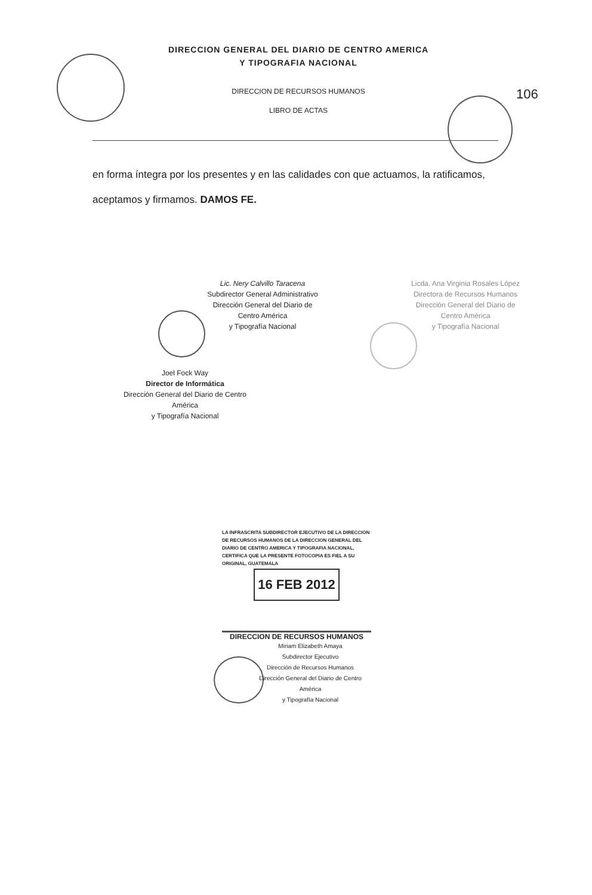DIRECCION GENERAL DEL DIARIO DE CENTRO AMERICA
Y TIPOGRAFIA NACIONAL
DIRECCION DE RECURSOS HUMANOS
LIBRO DE ACTAS
106
en forma íntegra por los presentes y en las calidades con que actuamos, la ratificamos, aceptamos y firmamos. DAMOS FE.
Lic. Nery Calvillo Taracena
Subdirector General Administrativo
Dirección General del Diario de Centro América
y Tipografía Nacional
Licda. Ana Virginia Rosales López
Directora de Recursos Humanos
Dirección General del Diario de Centro América
y Tipografía Nacional
Joel Fock Way
Director de Informática
Dirección General del Diario de Centro América
y Tipografía Nacional
LA INFRASCRITA SUBDIRECTOR EJECUTIVO DE LA DIRECCION DE RECURSOS HUMANOS DE LA DIRECCION GENERAL DEL DIARIO DE CENTRO AMERICA Y TIPOGRAFIA NACIONAL, CERTIFICA QUE LA PRESENTE FOTOCOPIA ES FIEL A SU ORIGINAL, GUATEMALA
16 FEB 2012
DIRECCION DE RECURSOS HUMANOS
Miriam Elizabeth Amaya
Subdirector Ejecutivo
Dirección de Recursos Humanos
Dirección General del Diario de Centro América
y Tipografía Nacional